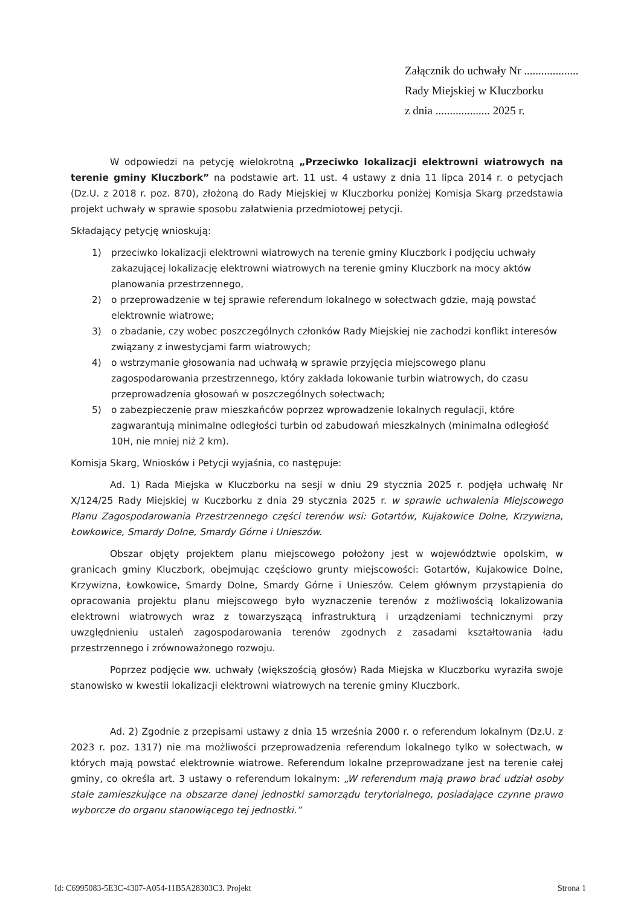Załącznik do uchwały Nr ...................
Rady Miejskiej w Kluczborku
z dnia ................... 2025 r.
W odpowiedzi na petycję wielokrotną „Przeciwko lokalizacji elektrowni wiatrowych na terenie gminy Kluczbork” na podstawie art. 11 ust. 4 ustawy z dnia 11 lipca 2014 r. o petycjach (Dz.U. z 2018 r. poz. 870), złożoną do Rady Miejskiej w Kluczborku poniżej Komisja Skarg przedstawia projekt uchwały w sprawie sposobu załatwienia przedmiotowej petycji.
Składający petycję wnioskują:
1) przeciwko lokalizacji elektrowni wiatrowych na terenie gminy Kluczbork i podjęciu uchwały zakazującej lokalizację elektrowni wiatrowych na terenie gminy Kluczbork na mocy aktów planowania przestrzennego,
2) o przeprowadzenie w tej sprawie referendum lokalnego w sołectwach gdzie, mają powstać elektrownie wiatrowe;
3) o zbadanie, czy wobec poszczególnych członków Rady Miejskiej nie zachodzi konflikt interesów związany z inwestycjami farm wiatrowych;
4) o wstrzymanie głosowania nad uchwałą w sprawie przyjęcia miejscowego planu zagospodarowania przestrzennego, który zakłada lokowanie turbin wiatrowych, do czasu przeprowadzenia głosowań w poszczególnych sołectwach;
5) o zabezpieczenie praw mieszkańców poprzez wprowadzenie lokalnych regulacji, które zagwarantują minimalne odległości turbin od zabudowań mieszkalnych (minimalna odległość 10H, nie mniej niż 2 km).
Komisja Skarg, Wniosków i Petycji wyjaśnia, co następuje:
Ad. 1) Rada Miejska w Kluczborku na sesji w dniu 29 stycznia 2025 r. podjęła uchwałę Nr X/124/25 Rady Miejskiej w Kuczborku z dnia 29 stycznia 2025 r. w sprawie uchwalenia Miejscowego Planu Zagospodarowania Przestrzennego części terenów wsi: Gotartów, Kujakowice Dolne, Krzywizna, Łowkowice, Smardy Dolne, Smardy Górne i Unieszów.
Obszar objęty projektem planu miejscowego położony jest w województwie opolskim, w granicach gminy Kluczbork, obejmując częściowo grunty miejscowości: Gotartów, Kujakowice Dolne, Krzywizna, Łowkowice, Smardy Dolne, Smardy Górne i Unieszów. Celem głównym przystąpienia do opracowania projektu planu miejscowego było wyznaczenie terenów z możliwością lokalizowania elektrowni wiatrowych wraz z towarzyszącą infrastrukturą i urządzeniami technicznymi przy uwzględnieniu ustaleń zagospodarowania terenów zgodnych z zasadami kształtowania ładu przestrzennego i zrównoważonego rozwoju.
Poprzez podjęcie ww. uchwały (większością głosów) Rada Miejska w Kluczborku wyraziła swoje stanowisko w kwestii lokalizacji elektrowni wiatrowych na terenie gminy Kluczbork.
Ad. 2) Zgodnie z przepisami ustawy z dnia 15 września 2000 r. o referendum lokalnym (Dz.U. z 2023 r. poz. 1317) nie ma możliwości przeprowadzenia referendum lokalnego tylko w sołectwach, w których mają powstać elektrownie wiatrowe. Referendum lokalne przeprowadzane jest na terenie całej gminy, co określa art. 3 ustawy o referendum lokalnym: „W referendum mają prawo brać udział osoby stale zamieszkujące na obszarze danej jednostki samorządu terytorialnego, posiadające czynne prawo wyborcze do organu stanowiącego tej jednostki.”
Id: C6995083-5E3C-4307-A054-11B5A28303C3. Projekt Strona 1